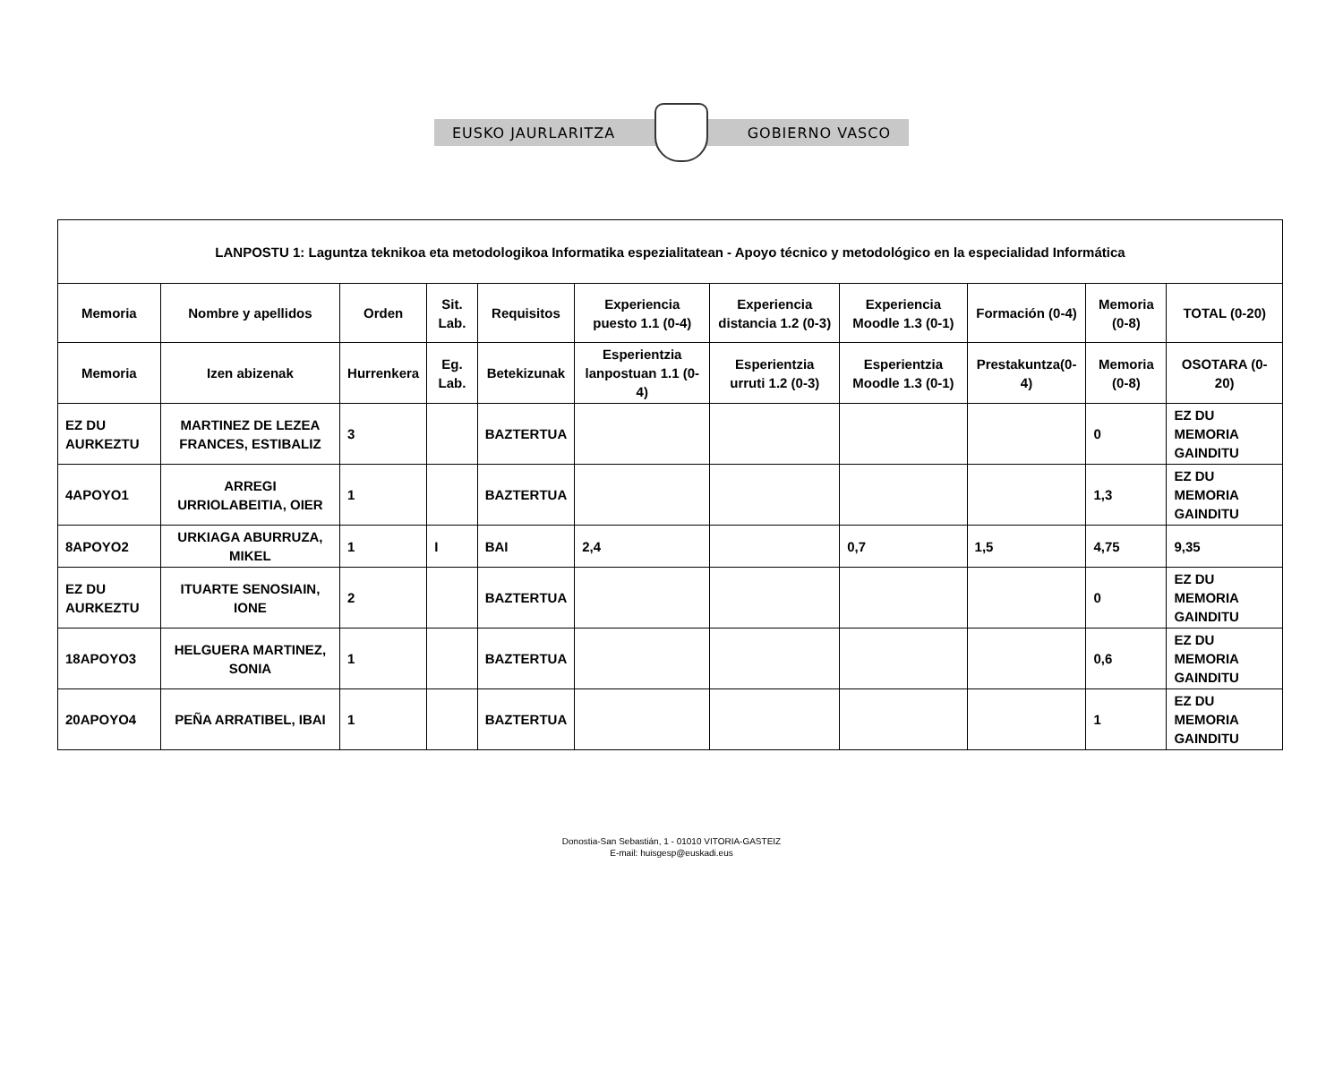EUSKO JAURLARITZA GOBIERNO VASCO
| LANPOSTU 1: Laguntza teknikoa eta metodologikoa Informatika espezialitatean - Apoyo técnico y metodológico en la especialidad Informática | | | | | | | | | | |
| --- | --- | --- | --- | --- | --- | --- | --- | --- | --- | --- |
| Memoria | Nombre y apellidos | Orden | Sit. Lab. | Requisitos | Experiencia puesto 1.1 (0-4) | Experiencia distancia 1.2 (0-3) | Experiencia Moodle 1.3 (0-1) | Formación (0-4) | Memoria (0-8) | TOTAL (0-20) |
| Memoria | Izen abizenak | Hurrenkera | Eg. Lab. | Betekizunak | Esperientzia lanpostuan 1.1 (0-4) | Esperientzia urruti 1.2 (0-3) | Esperientzia Moodle 1.3 (0-1) | Prestakuntza(0-4) | Memoria (0-8) | OSOTARA (0-20) |
| EZ DU AURKEZTU | MARTINEZ DE LEZEA FRANCES, ESTIBALIZ | 3 | | BAZTERTUA | | | | | 0 | EZ DU MEMORIA GAINDITU |
| 4APOYO1 | ARREGI URRIOLABEITIA, OIER | 1 | | BAZTERTUA | | | | | 1,3 | EZ DU MEMORIA GAINDITU |
| 8APOYO2 | URKIAGA ABURRUZA, MIKEL | 1 | I | BAI | 2,4 | | 0,7 | 1,5 | 4,75 | 9,35 |
| EZ DU AURKEZTU | ITUARTE SENOSIAIN, IONE | 2 | | BAZTERTUA | | | | | 0 | EZ DU MEMORIA GAINDITU |
| 18APOYO3 | HELGUERA MARTINEZ, SONIA | 1 | | BAZTERTUA | | | | | 0,6 | EZ DU MEMORIA GAINDITU |
| 20APOYO4 | PEÑA ARRATIBEL, IBAI | 1 | | BAZTERTUA | | | | | 1 | EZ DU MEMORIA GAINDITU |
Donostia-San Sebastián, 1 - 01010 VITORIA-GASTEIZ
E-mail: huisgesp@euskadi.eus